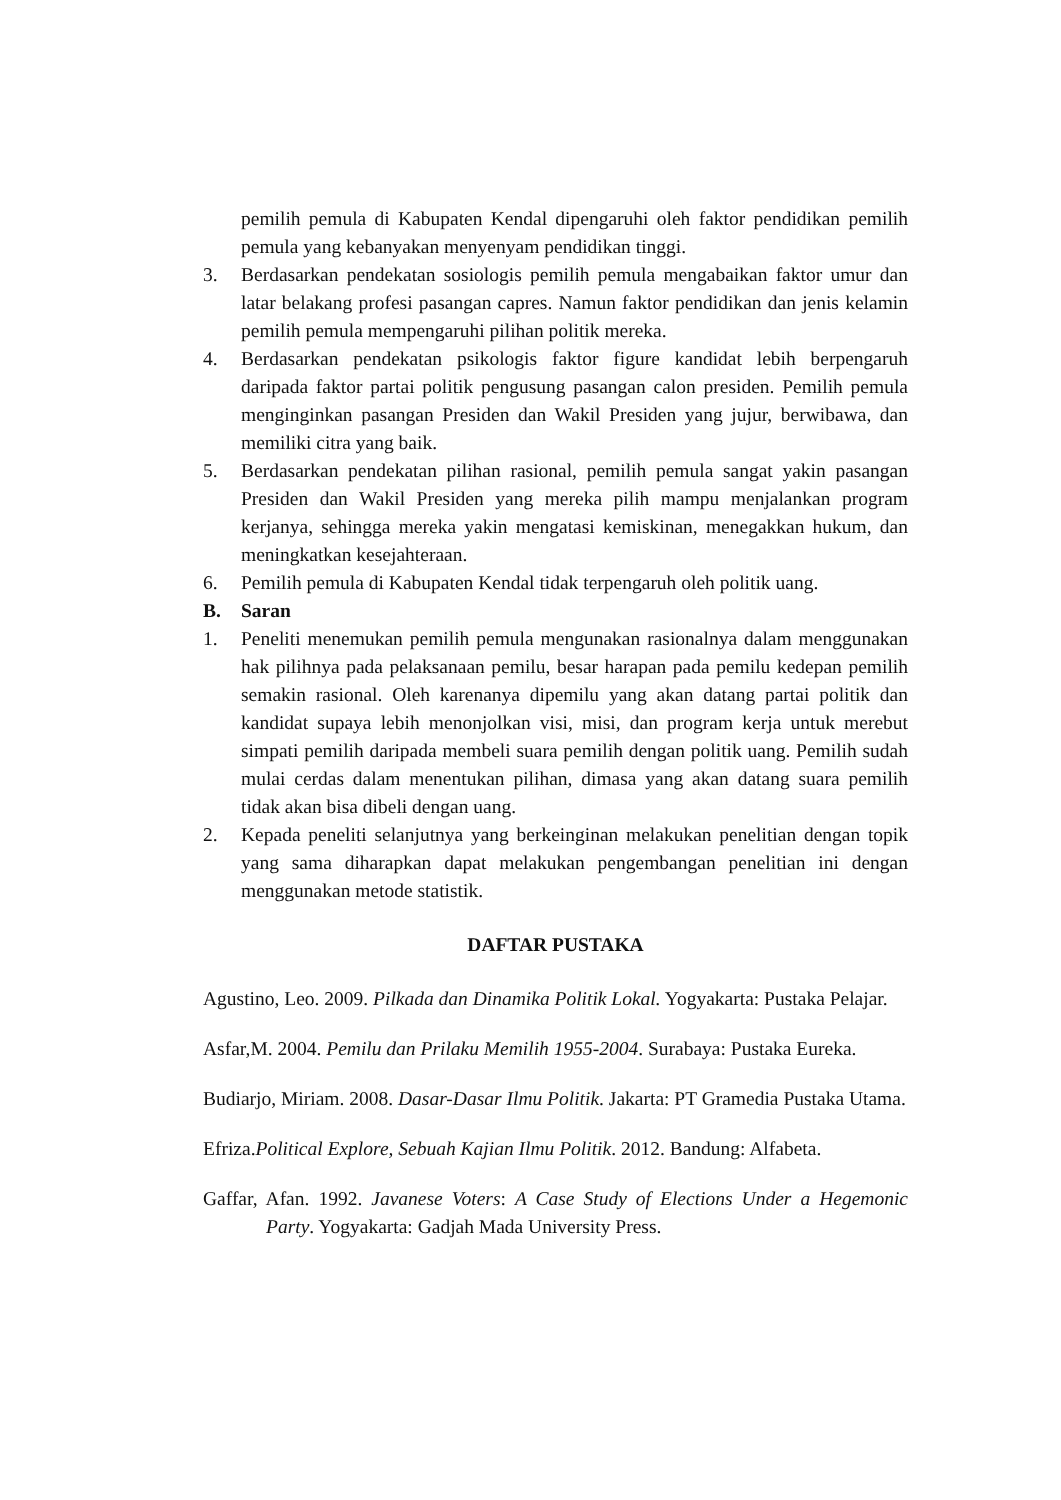pemilih pemula di Kabupaten Kendal dipengaruhi oleh faktor pendidikan pemilih pemula yang kebanyakan menyenyam pendidikan tinggi.
3. Berdasarkan pendekatan sosiologis pemilih pemula mengabaikan faktor umur dan latar belakang profesi pasangan capres. Namun faktor pendidikan dan jenis kelamin pemilih pemula mempengaruhi pilihan politik mereka.
4. Berdasarkan pendekatan psikologis faktor figure kandidat lebih berpengaruh daripada faktor partai politik pengusung pasangan calon presiden. Pemilih pemula menginginkan pasangan Presiden dan Wakil Presiden yang jujur, berwibawa, dan memiliki citra yang baik.
5. Berdasarkan pendekatan pilihan rasional, pemilih pemula sangat yakin pasangan Presiden dan Wakil Presiden yang mereka pilih mampu menjalankan program kerjanya, sehingga mereka yakin mengatasi kemiskinan, menegakkan hukum, dan meningkatkan kesejahteraan.
6. Pemilih pemula di Kabupaten Kendal tidak terpengaruh oleh politik uang.
B. Saran
1. Peneliti menemukan pemilih pemula mengunakan rasionalnya dalam menggunakan hak pilihnya pada pelaksanaan pemilu, besar harapan pada pemilu kedepan pemilih semakin rasional. Oleh karenanya dipemilu yang akan datang partai politik dan kandidat supaya lebih menonjolkan visi, misi, dan program kerja untuk merebut simpati pemilih daripada membeli suara pemilih dengan politik uang. Pemilih sudah mulai cerdas dalam menentukan pilihan, dimasa yang akan datang suara pemilih tidak akan bisa dibeli dengan uang.
2. Kepada peneliti selanjutnya yang berkeinginan melakukan penelitian dengan topik yang sama diharapkan dapat melakukan pengembangan penelitian ini dengan menggunakan metode statistik.
DAFTAR PUSTAKA
Agustino, Leo. 2009. Pilkada dan Dinamika Politik Lokal. Yogyakarta: Pustaka Pelajar.
Asfar,M. 2004. Pemilu dan Prilaku Memilih 1955-2004. Surabaya: Pustaka Eureka.
Budiarjo, Miriam. 2008. Dasar-Dasar Ilmu Politik. Jakarta: PT Gramedia Pustaka Utama.
Efriza.Political Explore, Sebuah Kajian Ilmu Politik. 2012. Bandung: Alfabeta.
Gaffar, Afan. 1992. Javanese Voters: A Case Study of Elections Under a Hegemonic Party. Yogyakarta: Gadjah Mada University Press.